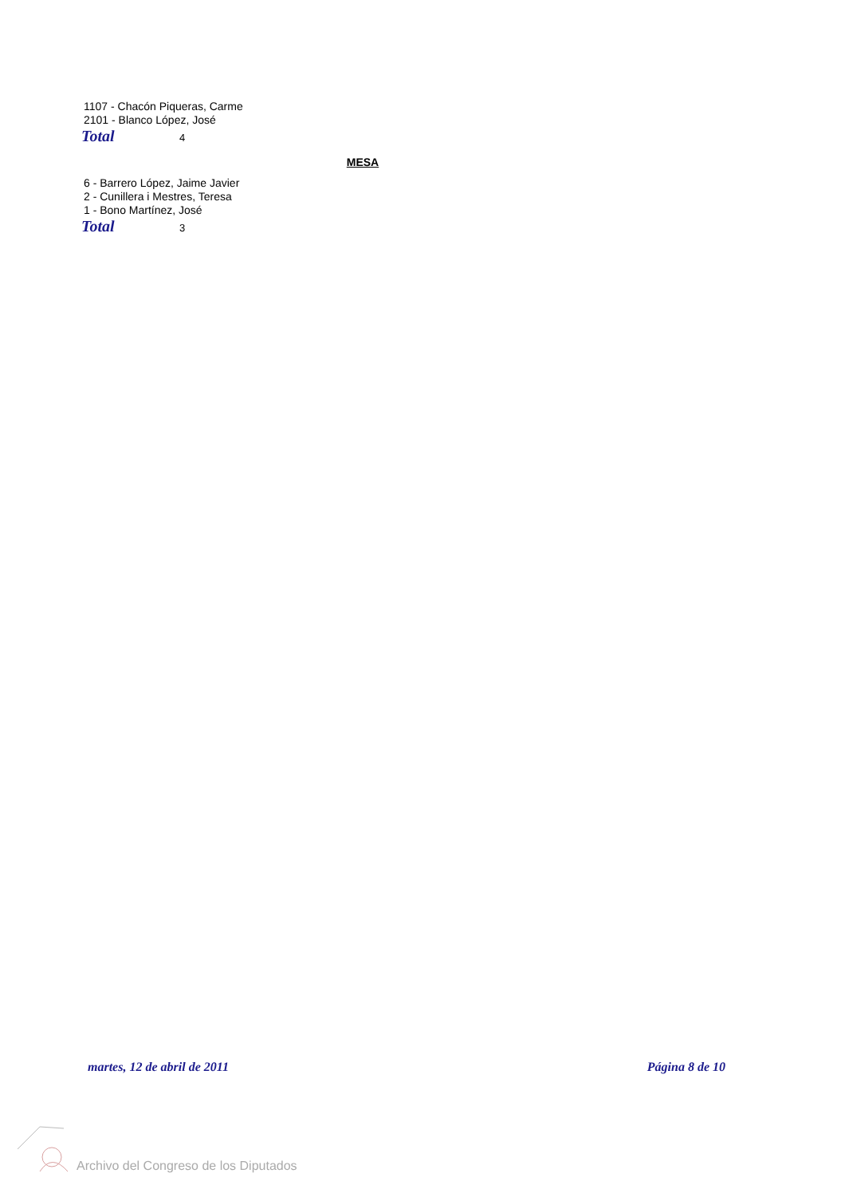1107 - Chacón Piqueras, Carme
2101 - Blanco López, José
Total 4
MESA
6 - Barrero López, Jaime Javier
2 - Cunillera i Mestres, Teresa
1 - Bono Martínez, José
Total 3
martes, 12 de abril de 2011 Página 8 de 10
Archivo del Congreso de los Diputados